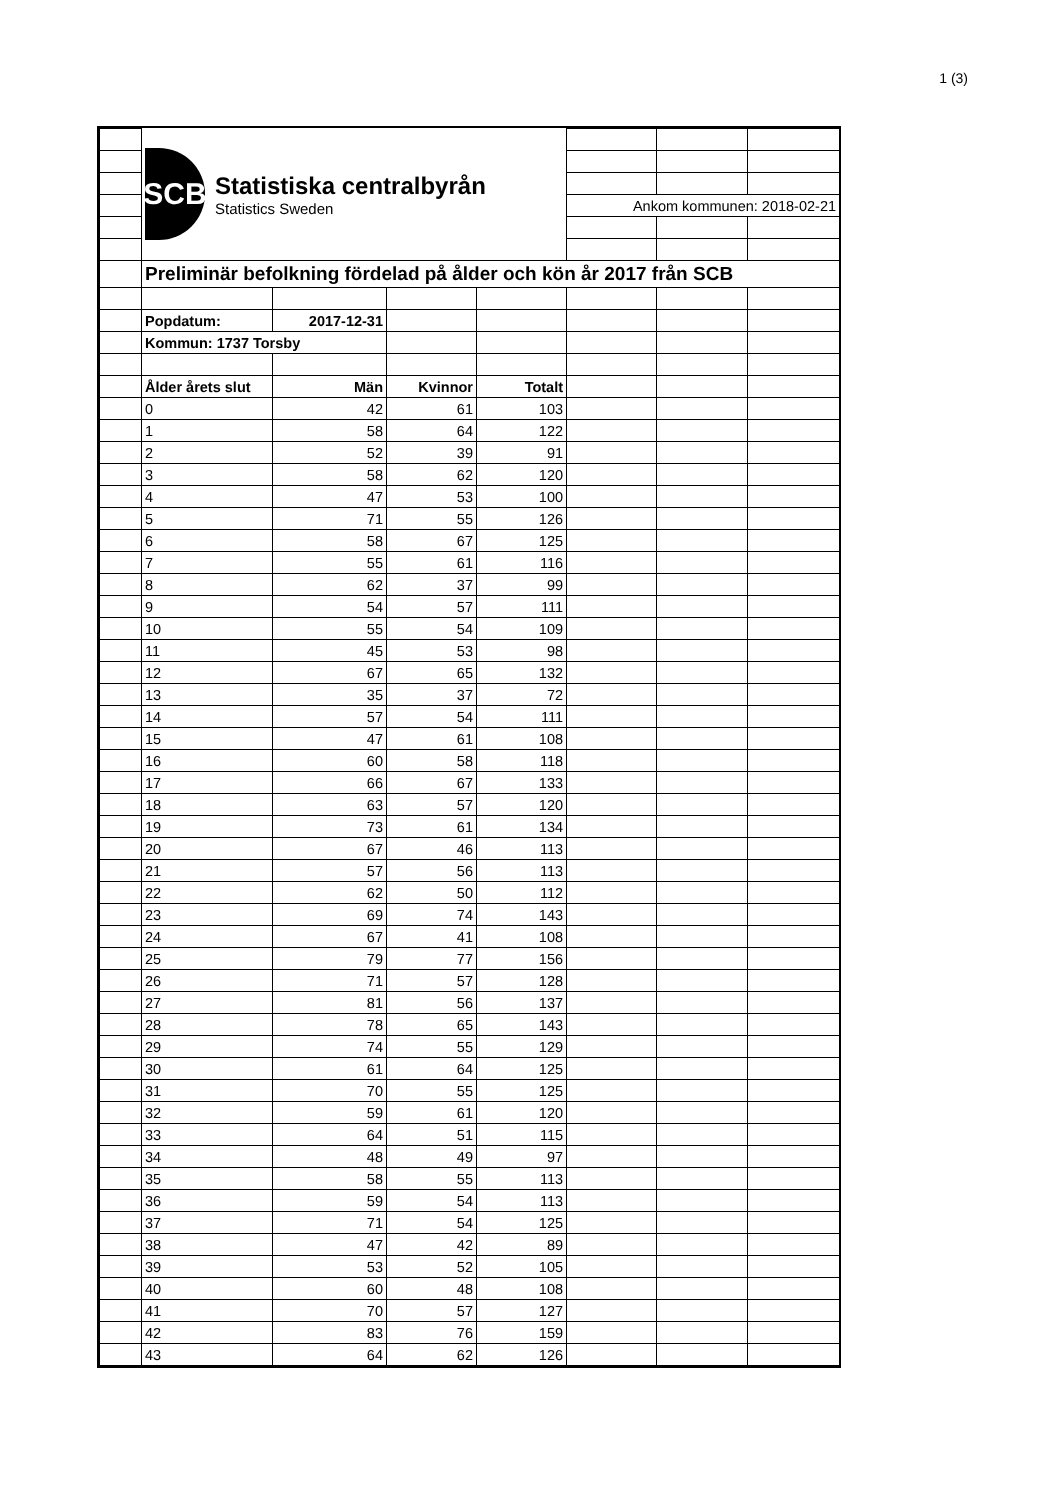1 (3)
| | SCB Statistiska centralbyrån Statistics Sweden | | | | | | |
| | | | | | Ankom kommunen: 2018-02-21 | | |
| | Preliminär befolkning fördelad på ålder och kön år 2017 från SCB | | | | | | |
| | Popdatum: | 2017-12-31 | | | | | |
| | Kommun: 1737 Torsby | | | | | | |
| | Ålder årets slut | Män | Kvinnor | Totalt | | | |
| | 0 | 42 | 61 | 103 | | | |
| | 1 | 58 | 64 | 122 | | | |
| | 2 | 52 | 39 | 91 | | | |
| | 3 | 58 | 62 | 120 | | | |
| | 4 | 47 | 53 | 100 | | | |
| | 5 | 71 | 55 | 126 | | | |
| | 6 | 58 | 67 | 125 | | | |
| | 7 | 55 | 61 | 116 | | | |
| | 8 | 62 | 37 | 99 | | | |
| | 9 | 54 | 57 | 111 | | | |
| | 10 | 55 | 54 | 109 | | | |
| | 11 | 45 | 53 | 98 | | | |
| | 12 | 67 | 65 | 132 | | | |
| | 13 | 35 | 37 | 72 | | | |
| | 14 | 57 | 54 | 111 | | | |
| | 15 | 47 | 61 | 108 | | | |
| | 16 | 60 | 58 | 118 | | | |
| | 17 | 66 | 67 | 133 | | | |
| | 18 | 63 | 57 | 120 | | | |
| | 19 | 73 | 61 | 134 | | | |
| | 20 | 67 | 46 | 113 | | | |
| | 21 | 57 | 56 | 113 | | | |
| | 22 | 62 | 50 | 112 | | | |
| | 23 | 69 | 74 | 143 | | | |
| | 24 | 67 | 41 | 108 | | | |
| | 25 | 79 | 77 | 156 | | | |
| | 26 | 71 | 57 | 128 | | | |
| | 27 | 81 | 56 | 137 | | | |
| | 28 | 78 | 65 | 143 | | | |
| | 29 | 74 | 55 | 129 | | | |
| | 30 | 61 | 64 | 125 | | | |
| | 31 | 70 | 55 | 125 | | | |
| | 32 | 59 | 61 | 120 | | | |
| | 33 | 64 | 51 | 115 | | | |
| | 34 | 48 | 49 | 97 | | | |
| | 35 | 58 | 55 | 113 | | | |
| | 36 | 59 | 54 | 113 | | | |
| | 37 | 71 | 54 | 125 | | | |
| | 38 | 47 | 42 | 89 | | | |
| | 39 | 53 | 52 | 105 | | | |
| | 40 | 60 | 48 | 108 | | | |
| | 41 | 70 | 57 | 127 | | | |
| | 42 | 83 | 76 | 159 | | | |
| | 43 | 64 | 62 | 126 | | | |